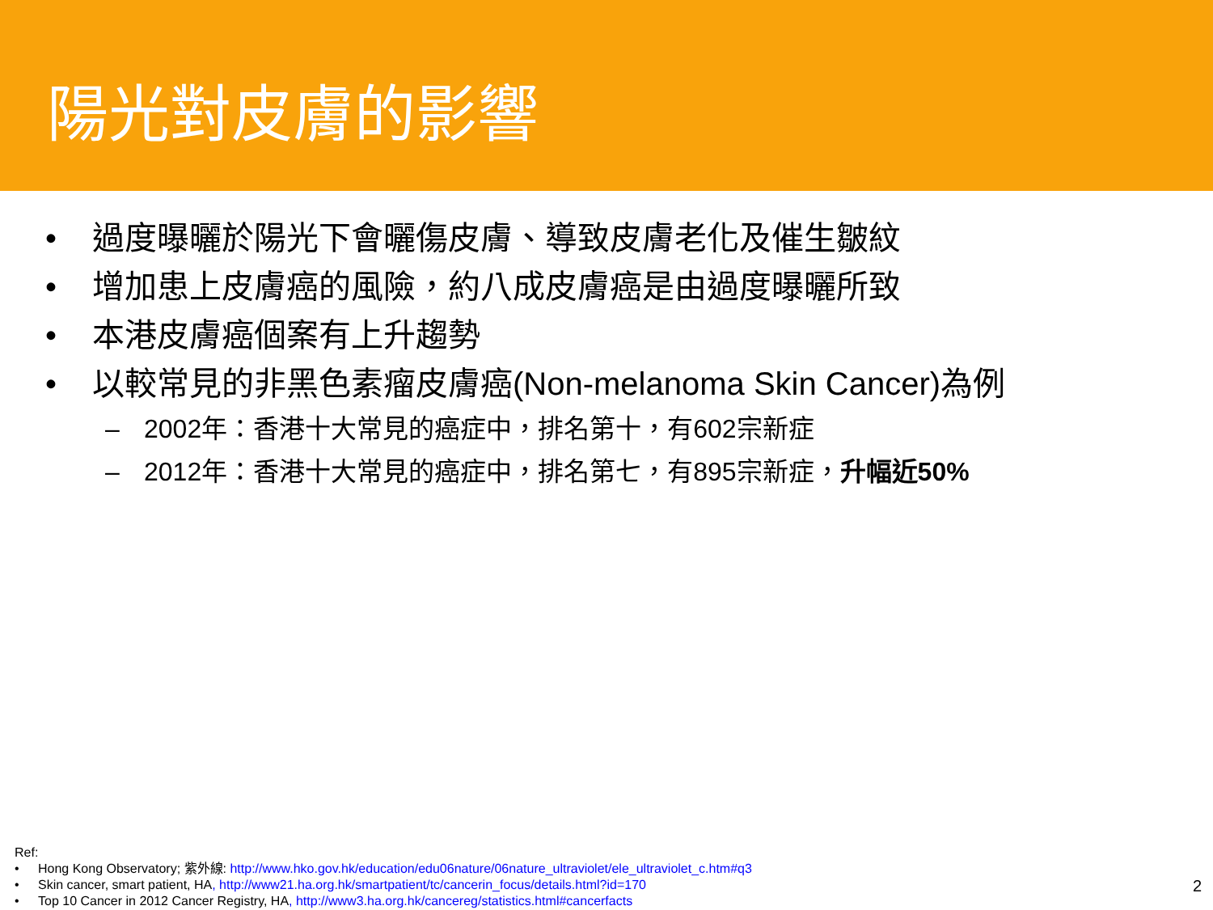陽光對皮膚的影響
• 過度曝曬於陽光下會曬傷皮膚、導致皮膚老化及催生皺紋
• 增加患上皮膚癌的風險，約八成皮膚癌是由過度曝曬所致
• 本港皮膚癌個案有上升趨勢
• 以較常見的非黑色素瘤皮膚癌(Non-melanoma Skin Cancer)為例
– 2002年：香港十大常見的癌症中，排名第十，有602宗新症
– 2012年：香港十大常見的癌症中，排名第七，有895宗新症，升幅近50%
Ref:
• Hong Kong Observatory; 紫外線: http://www.hko.gov.hk/education/edu06nature/06nature_ultraviolet/ele_ultraviolet_c.htm#q3
• Skin cancer, smart patient, HA, http://www21.ha.org.hk/smartpatient/tc/cancerin_focus/details.html?id=170
• Top 10 Cancer in 2012 Cancer Registry, HA, http://www3.ha.org.hk/cancereg/statistics.html#cancerfacts
2